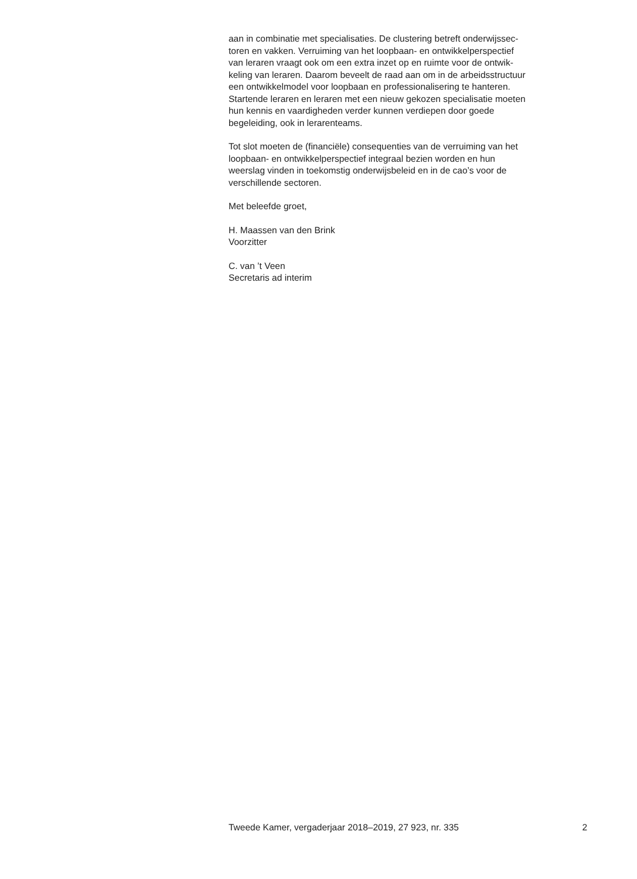aan in combinatie met specialisaties. De clustering betreft onderwijssec-
toren en vakken. Verruiming van het loopbaan- en ontwikkelperspectief
van leraren vraagt ook om een extra inzet op en ruimte voor de ontwik-
keling van leraren. Daarom beveelt de raad aan om in de arbeidsstructuur
een ontwikkelmodel voor loopbaan en professionalisering te hanteren.
Startende leraren en leraren met een nieuw gekozen specialisatie moeten
hun kennis en vaardigheden verder kunnen verdiepen door goede
begeleiding, ook in lerarenteams.
Tot slot moeten de (financiële) consequenties van de verruiming van het
loopbaan- en ontwikkelperspectief integraal bezien worden en hun
weerslag vinden in toekomstig onderwijsbeleid en in de cao’s voor de
verschillende sectoren.
Met beleefde groet,
H. Maassen van den Brink
Voorzitter
C. van ’t Veen
Secretaris ad interim
Tweede Kamer, vergaderjaar 2018–2019, 27 923, nr. 335 2